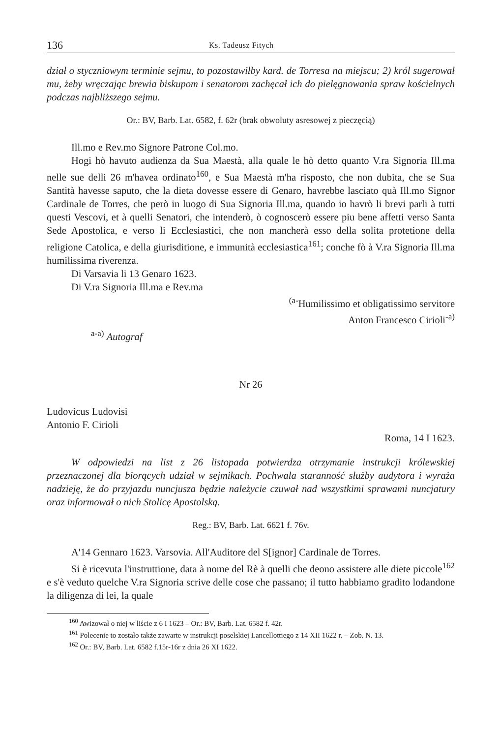136 Ks. Tadeusz Fitych
dział o styczniowym terminie sejmu, to pozostawiłby kard. de Torresa na miejscu; 2) król sugerował mu, żeby wręczając brewia biskupom i senatorom zachęcał ich do pielęgnowania spraw kościelnych podczas najbliższego sejmu.
Or.: BV, Barb. Lat. 6582, f. 62r (brak obwoluty asresowej z pieczęcią)
Ill.mo e Rev.mo Signore Patrone Col.mo.
Hogi hò havuto audienza da Sua Maestà, alla quale le hò detto quanto V.ra Signoria Ill.ma nelle sue delli 26 m'havea ordinato<sup>160</sup>, e Sua Maestà m'ha risposto, che non dubita, che se Sua Santità havesse saputo, che la dieta dovesse essere di Genaro, havrebbe lasciato quà Ill.mo Signor Cardinale de Torres, che però in luogo di Sua Signoria Ill.ma, quando io havrò li brevi parli à tutti questi Vescovi, et à quelli Senatori, che intenderò, ò cognoscerò essere piu bene affetti verso Santa Sede Apostolica, e verso li Ecclesiastici, che non mancherà esso della solita protetione della religione Catolica, e della giurisditione, e immunità ecclesiastica<sup>161</sup>; conche fò à V.ra Signoria Ill.ma humilissima riverenza.
Di Varsavia li 13 Genaro 1623.
Di V.ra Signoria Ill.ma e Rev.ma
<sup>(a-</sup>Humilissimo et obligatissimo servitore
Anton Francesco Cirioli<sup>-a)</sup>
<sup>a-a)</sup> Autograf
Nr 26
Ludovicus Ludovisi
Antonio F. Cirioli
Roma, 14 I 1623.
W odpowiedzi na list z 26 listopada potwierdza otrzymanie instrukcji królewskiej przeznaczonej dla biorących udział w sejmikach. Pochwala staranność służby audytora i wyraża nadzieję, że do przyjazdu nuncjusza będzie należycie czuwał nad wszystkimi sprawami nuncjatury oraz informował o nich Stolicę Apostolską.
Reg.: BV, Barb. Lat. 6621 f. 76v.
A'14 Gennaro 1623. Varsovia. All'Auditore del S[ignor] Cardinale de Torres.
Si è ricevuta l'instruttione, data à nome del Rè à quelli che deono assistere alle diete piccole<sup>162</sup> e s'è veduto quelche V.ra Signoria scrive delle cose che passano; il tutto habbiamo gradito lodandone la diligenza di lei, la quale
<sup>160</sup> Awizował o niej w liście z 6 I 1623 – Or.: BV, Barb. Lat. 6582 f. 42r.
<sup>161</sup> Polecenie to zostało także zawarte w instrukcji poselskiej Lancellottiego z 14 XII 1622 r. – Zob. N. 13.
<sup>162</sup> Or.: BV, Barb. Lat. 6582 f.15r-16r z dnia 26 XI 1622.